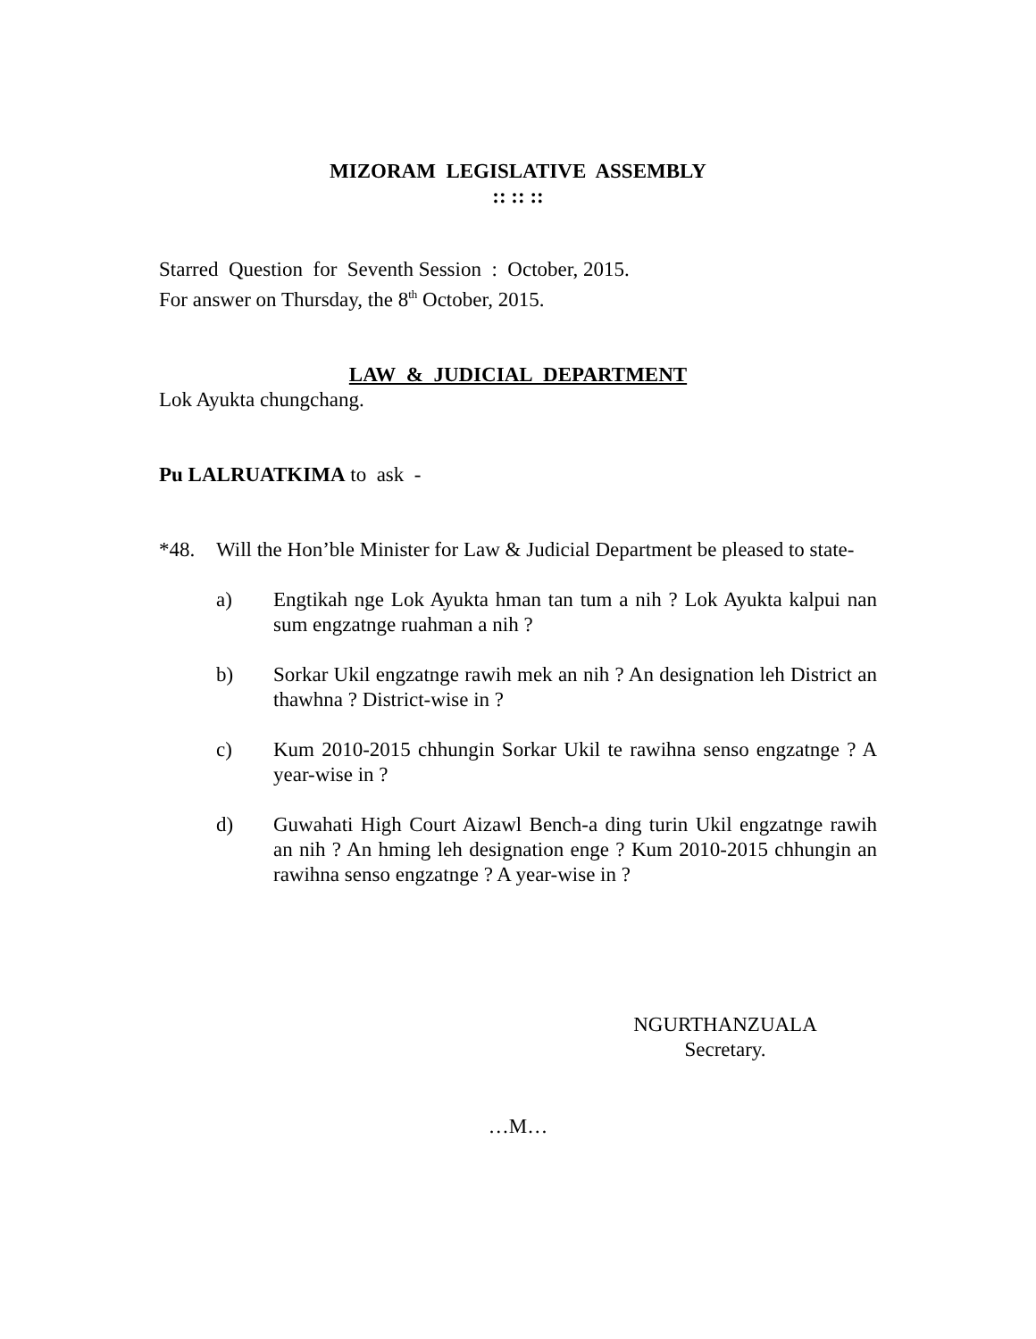MIZORAM LEGISLATIVE ASSEMBLY
:: :: ::
Starred Question for Seventh Session : October, 2015.
For answer on Thursday, the 8<sup>th</sup> October, 2015.
LAW & JUDICIAL DEPARTMENT
Lok Ayukta chungchang.
Pu LALRUATKIMA to ask -
*48. Will the Hon’ble Minister for Law & Judicial Department be pleased to state-
a) Engtikah nge Lok Ayukta hman tan tum a nih ? Lok Ayukta kalpui nan sum engzatnge ruahman a nih ?
b) Sorkar Ukil engzatnge rawih mek an nih ? An designation leh District an thawhna ? District-wise in ?
c) Kum 2010-2015 chhungin Sorkar Ukil te rawihna senso engzatnge ? A year-wise in ?
d) Guwahati High Court Aizawl Bench-a ding turin Ukil engzatnge rawih an nih ? An hming leh designation enge ? Kum 2010-2015 chhungin an rawihna senso engzatnge ? A year-wise in ?
NGURTHANZUALA
Secretary.
…M…